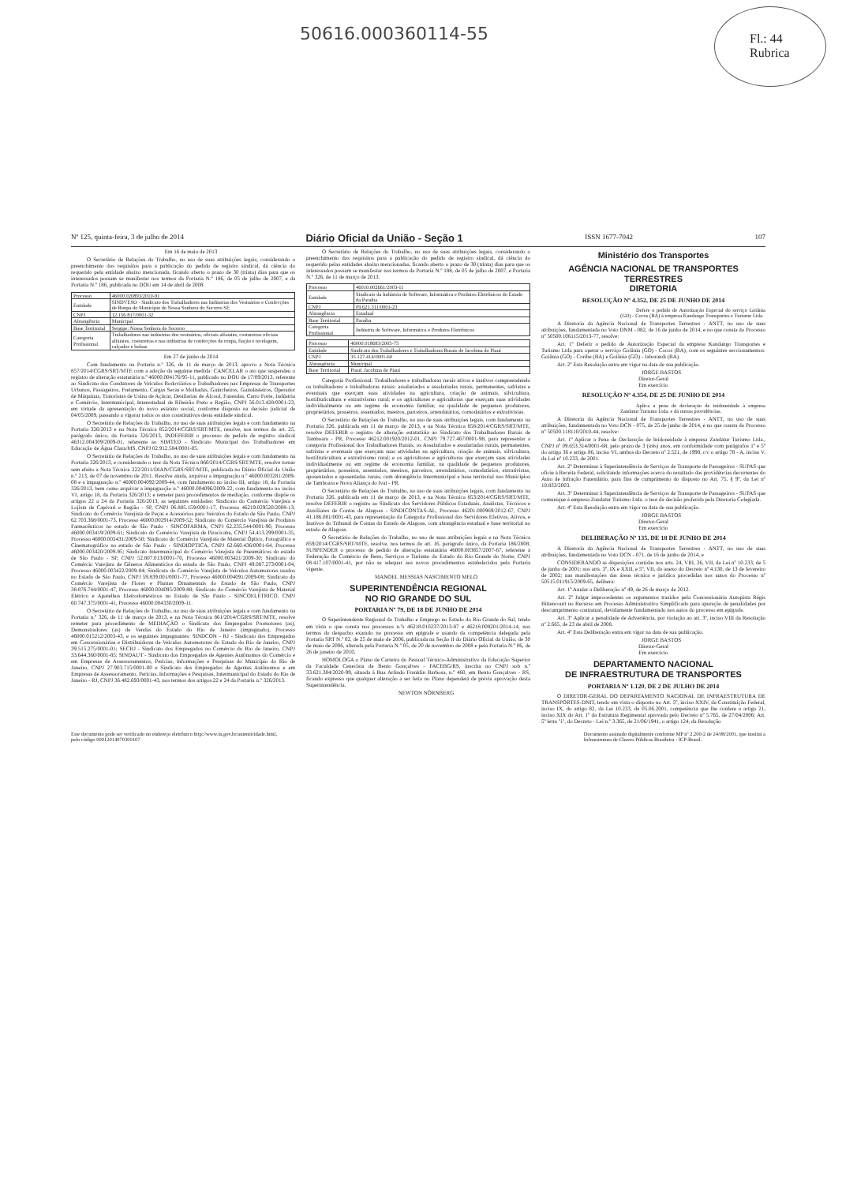50616.000360114-55
Fl.: 44
Rubrica
Nº 125, quinta-feira, 3 de julho de 2014 Diário Oficial da União - Seção 1 ISSN 1677-7042 107
Em 16 de maio de 2013
O Secretário de Relações do Trabalho, no uso de suas atribuições legais, considerando o preenchimento dos requisitos para a publicação do pedido de registro sindical, dá ciência do requerido pela entidade abaixo mencionada, ficando aberto o prazo de 30 (trinta) dias para que os interessados possam se manifestar nos termos da Portaria N.º 186, de 05 de julho de 2007, e da Portaria N.º 186, publicada no DOU em 14 de abril de 2008.
| Processo | 46000.020893/2010-91 |
| Entidade | SINDVESO - Sindicato dos Trabalhadores nas Indústrias dos Vestuários e Confecções de Roupa do Município de Nossa Senhora do Socorro SE |
| CNPJ | 12.156.817/0001-32 |
| Abrangência | Municipal |
| Base Territorial | Sergipe: Nossa Senhora do Socorro |
| Categoria Profissional | Trabalhadores nas indústrias dos vestuários, oficiais alfaiates, costureiras oficiais alfaiates, costureiras e nas indústrias de confecções de roupa, fiação e tecelagem, calçados e bolsas |
Em 27 de junho de 2014
Com fundamento na Portaria n.º 326, de 11 de março de 2013, aprovo a Nota Técnica 857/2014/CGRS/SRT/MTE com a adoção da seguinte medida: CANCELAR o ato que suspendeu o registro de alteração estatutária n.º 46000.004176/95-11, publicado no DOU de 17/09/2013, referente ao Sindicato dos Condutores de Veículos Rodoviários e Trabalhadores nas Empresas de Transportes Urbanos, Passageiros, Fretamento, Cargas Secas e Molhadas, Guincheiros, Guindasteiros, Operador de Máquinas, Tratoristas de Usina de Açúcar, Destilarias de Álcool, Fazendas, Carro Forte, Indústria e Comércio, Intermunicipal, Interestadual de Ribeirão Preto e Região, CNPJ 56.013.428/0001-23, em virtude da apresentação do novo estatuto social, conforme disposto na decisão judicial de 04/05/2009, passando a vigorar todos os atos constitutivos desta entidade sindical.
O Secretário de Relações do Trabalho, no uso de suas atribuições legais e com fundamento na Portaria 326/2013 e na Nota Técnica 852/2014/CGRS/SRT/MTE, resolve, nos termos do art. 25, parágrafo único, da Portaria 326/2013, INDEFERIR o processo de pedido de registro sindical 46312.004309/2009-01, referente ao SIMTED - Sindicato Municipal dos Trabalhadores em Educação de Água Clara/MS, CNPJ 02.912.584/0001-05.
O Secretário de Relações do Trabalho, no uso de suas atribuições legais e com fundamento na Portaria 326/2013, e considerando o teor da Nota Técnica 860/2014/CGRS/SRT/MTE, resolve tornar sem efeito a Nota Técnica 222/2011/DIAN/CGRS/SRT/MTE, publicada no Diário Oficial da União n.º 213, de 07 de novembro de 2011. Resolve ainda, arquivar a impugnação n.º 46000.003281/2009-08 e a impugnação n.º 46000.004092/2009-44, com fundamento no inciso III, artigo 18, da Portaria 326/2013, bem como arquivar a impugnação n.º 46000.004096/2009-22, com fundamento no inciso VI, artigo 18, da Portaria 326/2013; e remeter para procedimentos de mediação, conforme dispõe os artigos 22 a 24 da Portaria 326/2013, as seguintes entidades: Sindicato do Comércio Varejista e Lojista de Capivari e Região - SP, CNPJ 06.885.159/0001-17, Processo 46219.029520/2008-13; Sindicato do Comércio Varejista de Peças e Acessórios para Veículos do Estado de São Paulo, CNPJ 62.703.368/0001-73, Processo 46000.002914/2009-52; Sindicato do Comércio Varejista de Produtos Farmacêuticos no estado de São Paulo - SINCOFARMA, CNPJ 62.235.544/0001-90, Processo 46000.003419/2009-61; Sindicato do Comércio Varejista de Piracicaba, CNPJ 54.413.299/0001-35, Processo 46000.002431/2009-50; Sindicato do Comércio Varejista de Material Óptico, Fotográfico e Cinematográfico no estado de São Paulo - SINDIOPTICA, CNPJ 62.660.436/0001-64, Processo 46000.003420/2009-95; Sindicato Intermunicipal do Comércio Varejista de Pneumáticos do estado de São Paulo - SP, CNPJ 52.807.013/0001-70, Processo 46000.003421/2009-30; Sindicato do Comércio Varejista de Gêneros Alimentícios do estado de São Paulo, CNPJ 49.087.273/0001-04, Processo 46000.003422/2009-84; Sindicato do Comércio Varejista de Veículos Automotores usados no Estado de São Paulo, CNPJ 59.839.001/0001-77, Processo 46000.004091/2009-08; Sindicato do Comércio Varejista de Flores e Plantas Ornamentais do Estado de São Paulo, CNPJ 38.876.744/0001-47, Processo 46000.004095/2009-88; Sindicato do Comércio Varejista de Material Elétrico e Aparelhos Eletrodomésticos no Estado de São Paulo - SINCOELETRICO, CNPJ 60.747.375/0001-41, Processo 46000.004330/2009-11.
O Secretário de Relações do Trabalho, no uso de suas atribuições legais e com fundamento na Portaria n.º 326, de 11 de março de 2013, e na Nota Técnica 861/2014/CGRS/SRT/MTE, resolve remeter para procedimento de MEDIAÇÃO o Sindicato dos Empregados Promotores (as), Demonstradores (as) de Vendas do Estado do Rio de Janeiro (impugnado), Processo 46000.015212/2003-43, e os seguintes impugnantes: SINDCON - RJ - Sindicato dos Empregados em Concessionárias e Distribuidoras de Veículos Automotores do Estado do Rio de Janeiro, CNPJ 39.515.275/0001-01; SECRJ - Sindicato dos Empregados no Comércio do Rio de Janeiro, CNPJ 33.644.360/0001-85; SINDAUT - Sindicato dos Empregados de Agentes Autônomos do Comércio e em Empresas de Assessoramentos, Perícias, Informações e Pesquisas do Município do Rio de Janeiro, CNPJ 27.903.715/0001-00 e Sindicato dos Empregados de Agentes Autônomos e em Empresas de Assessoramento, Perícias, Informações e Pesquisas, Intermunicipal do Estado do Rio de Janeiro - RJ, CNPJ 36.482.693/0001-43, nos termos dos artigos 22 e 24 da Portaria n.º 326/2013.
O Secretário de Relações do Trabalho, no uso de suas atribuições legais, considerando o preenchimento dos requisitos para a publicação do pedido de registro sindical, dá ciência do requerido pelas entidades abaixo mencionadas, ficando aberto o prazo de 30 (trinta) dias para que os interessados possam se manifestar nos termos da Portaria N.º 188, de 05 de julho de 2007, e Portaria N.º 326, de 11 de março de 2013.
| Processo | 46010.002661/2003-11 |
| Entidade | Sindicato da Indústria de Software, Informática e Produtos Eletrônicos do Estado da Paraíba |
| CNPJ | 09.621.311/0001-23 |
| Abrangência | Estadual |
| Base Territorial | Paraíba |
| Categoria Profissional | Indústria de Software, Informática e Produtos Eletrônicos |
| Processo | 46000.018683/2005-75 |
| Entidade | Sindicato dos Trabalhadores e Trabalhadoras Rurais de Jacobina do Piauí |
| CNPJ | 35.127.414/0001-60 |
| Abrangência | Municipal |
| Base Territorial | Piauí: Jacobina do Piauí |
Categoria Profissional: Trabalhadores e trabalhadoras rurais ativos e inativos compreendendo os trabalhadores e trabalhadoras rurais: assalariados e assalariadas rurais, permanentes, safristas e eventuais que exerçam suas atividades na agricultura, criação de animais, silvicultura, hortifruticultura e extrativismo rural; e os agricultores e agricultoras que exerçam suas atividades individualmente ou em regime de economia familiar, na qualidade de pequenos produtores, proprietários, posseiros, assentados, meeiros, parceiros, arrendatários, comodatários e extrativistas.
O Secretário de Relações do Trabalho, no uso de suas atribuições legais, com fundamento na Portaria 326, publicada em 11 de março de 2013, e na Nota Técnica 858/2014/CGRS/SRT/MTE, resolve DEFERIR o registro de alteração estatutária ao Sindicato dos Trabalhadores Rurais de Tamboara - PR, Processo 46212.001920/2012-01, CNPJ 79.727.467/0001-98, para representar a categoria Profissional dos Trabalhadores Rurais, os Assalariados e assalariadas rurais, permanentes, safristas e eventuais que exerçam suas atividades na agricultura, criação de animais, silvicultura, hortifruticultura e extrativismo rural; e os agricultores e agricultoras que exerçam suas atividades individualmente ou em regime de economia familiar, na qualidade de pequenos produtores, proprietários, posseiros, assentados, meeiros, parceiros, arrendatários, comodatários, extrativistas, aposentados e aposentadas rurais, com abrangência Intermunicipal e base territorial nos Municípios de Tamboara e Nova Aliança do Ivaí - PR.
O Secretário de Relações do Trabalho, no uso de suas atribuições legais, com fundamento na Portaria 326, publicada em 11 de março de 2013, e na Nota Técnica 853/2014/CGRS/SRT/MTE, resolve DEFERIR o registro ao Sindicato dos Servidores Públicos Estaduais, Analistas, Técnicos e Auxiliares de Contas de Alagoas - SINDICONTAS-AL, Processo 46201.000969/2012-67, CNPJ 41.186.081/0001-43, para representação da Categoria Profissional dos Servidores Efetivos, Ativos, e Inativos do Tribunal de Contas do Estado de Alagoas, com abrangência estadual e base territorial no estado de Alagoas.
O Secretário de Relações do Trabalho, no uso de suas atribuições legais e na Nota Técnica 859/2014/CGRS/SRT/MTE, resolve, nos termos do art. 16, parágrafo único, da Portaria 186/2008, SUSPENDER o processo de pedido de alteração estatutária 46000.003857/2007-67, referente à Federação do Comércio de Bens, Serviços e Turismo do Estado do Rio Grande do Norte, CNPJ 08.417.107/0001-41, por não se adequar aos novos procedimentos estabelecidos pela Portaria vigente.
MANOEL MESSIAS NASCIMENTO MELO
SUPERINTENDÊNCIA REGIONAL
NO RIO GRANDE DO SUL
PORTARIA Nº 79, DE 18 DE JUNHO DE 2014
O Superintendente Regional do Trabalho e Emprego no Estado do Rio Grande do Sul, tendo em vista o que consta nos processos n.ºs 46218.010237/2013-87 e 46218.008201/2014-14, nos termos do despacho exarado no processo em epígrafe e usando da competência delegada pela Portaria SRT N.º 02, de 25 de maio de 2006, publicada na Seção II do Diário Oficial da União, de 30 de maio de 2006, alterada pela Portaria N.º 05, de 20 de novembro de 2008 e pela Portaria N.º 06, de 26 de janeiro de 2010,
HOMOLOGA o Plano de Carreira do Pessoal Técnico-Administrativo da Educação Superior da Faculdade Cenecista de Bento Gonçalves - FACEBG/RS, inscrita no CNPJ sob n.º 33.621.384/2020-99, situada à Rua Arlindo Franklin Barbosa, n.º 460, em Bento Gonçalves - RS, ficando expresso que qualquer alteração a ser feita no Plano dependerá de prévia aprovação desta Superintendência.
NEWTON NÖRNBERG
Ministério dos Transportes
AGÊNCIA NACIONAL DE TRANSPORTES TERRESTRES
DIRETORIA
RESOLUÇÃO Nº 4.352, DE 25 DE JUNHO DE 2014
Defere o pedido de Autorização Especial do serviço Goiânia (GO) - Cocos (BA) à empresa Kandango Transportes e Turismo Ltda.
A Diretoria da Agência Nacional de Transportes Terrestres - ANTT, no uso de suas atribuições, fundamentada no Voto DNM - 082, de 16 de junho de 2014, e no que consta do Processo nº 50500.106115/2013-77, resolve:
Art. 1º Deferir o pedido de Autorização Especial da empresa Kandango Transportes e Turismo Ltda para operar o serviço Goiânia (GO) - Cocos (BA), com os seguintes seccionamentos: Goiânia (GO) - Coribe (BA) e Goiânia (GO) - Jaborandi (BA).
Art. 2º Esta Resolução entra em vigor na data de sua publicação.
JORGE BASTOS
Diretor-Geral
Em exercício
RESOLUÇÃO Nº 4.354, DE 25 DE JUNHO DE 2014
Aplica a pena de declaração de inidoneidade à empresa Zandatur Turismo Ltda. e dá outras providências.
A Diretoria da Agência Nacional de Transportes Terrestres - ANTT, no uso de suas atribuições, fundamentada no Voto DCN - 075, de 25 de junho de 2014, e no que consta do Processo nº 50500.118110/2010-44, resolve:
Art. 1º Aplicar a Pena de Declaração de Inidoneidade à empresa Zandatur Turismo Ltda., CNPJ nº 09.653.314/0001-68, pelo prazo de 3 (três) anos, em conformidade com parágrafos 1º e 5º do artigo 36 e artigo 86, inciso VI, ambos do Decreto nº 2.521, de 1998, c/c o artigo 78 - A, inciso V, da Lei nº 10.233, de 2001.
Art. 2º Determinar à Superintendência de Serviços de Transporte de Passageiros - SUPAS que oficie à Receita Federal, solicitando informações acerca do resultado das providências decorrentes do Auto de Infração Fazendário, para fins de cumprimento do disposto no Art. 75, § 9º, da Lei nº 10.833/2003.
Art. 3º Determinar à Superintendência de Serviços de Transporte de Passageiros - SUPAS que comunique à empresa Zandatur Turismo Ltda. o teor da decisão proferida pela Diretoria Colegiada.
Art. 4º Esta Resolução entra em vigor na data de sua publicação.
JORGE BASTOS
Diretor-Geral
Em exercício
DELIBERAÇÃO Nº 135, DE 18 DE JUNHO DE 2014
A Diretoria da Agência Nacional de Transportes Terrestres - ANTT, no uso de suas atribuições, fundamentada no Voto DCN - 071, de 16 de junho de 2014, e
CONSIDERANDO as disposições contidas nos arts. 24, VIII, 26, VII, da Lei nº 10.233, de 5 de junho de 2001; nos arts. 3º, IX e XXII, e 5º, VII, do anexo do Decreto nº 4.130, de 13 de fevereiro de 2002; nas manifestações das áreas técnica e jurídica procedidas nos autos do Processo nº 50515.011915/2009-65, delibera:
Art. 1º Anular a Deliberação nº 49, de 26 de março de 2012.
Art. 2º Julgar improcedentes os argumentos trazidos pela Concessionária Autopista Régis Bittencourt no Recurso em Processo Administrativo Simplificado para apuração de penalidades por descumprimento contratual, devidamente fundamentado nos autos do processo em epígrafe.
Art. 3º Aplicar a penalidade de Advertência, por violação ao art. 3º, inciso VIII da Resolução nº 2.665, de 23 de abril de 2008.
Art. 4º Esta Deliberação entra em vigor na data de sua publicação.
JORGE BASTOS
Diretor-Geral
Em exercício
DEPARTAMENTO NACIONAL
DE INFRAESTRUTURA DE TRANSPORTES
PORTARIA Nº 1.120, DE 2 DE JULHO DE 2014
O DIRETOR-GERAL DO DEPARTAMENTO NACIONAL DE INFRAESTRUTURA DE TRANSPORTES-DNIT, tendo em vista o disposto no Art. 5º, inciso XXIV, da Constituição Federal, inciso IX, do artigo 82, da Lei 10.233, de 05.06.2001, competência que lhe confere o artigo 21, inciso XIX do Art. 1º da Estrutura Regimental aprovada pelo Decreto nº 5.765, de 27/04/2006; Art. 5º letra "i", do Decreto - Lei n.º 3.365, de 21/06/1941, o artigo 124, da Resolução
Este documento pode ser verificado no endereço eletrônico http://www.in.gov.br/autenticidade.html,
pelo código 00012014070300107 Documento assinado digitalmente conforme MP nº 2.200-2 de 24/08/2001, que institui a
Infraestrutura de Chaves Públicas Brasileira - ICP-Brasil.